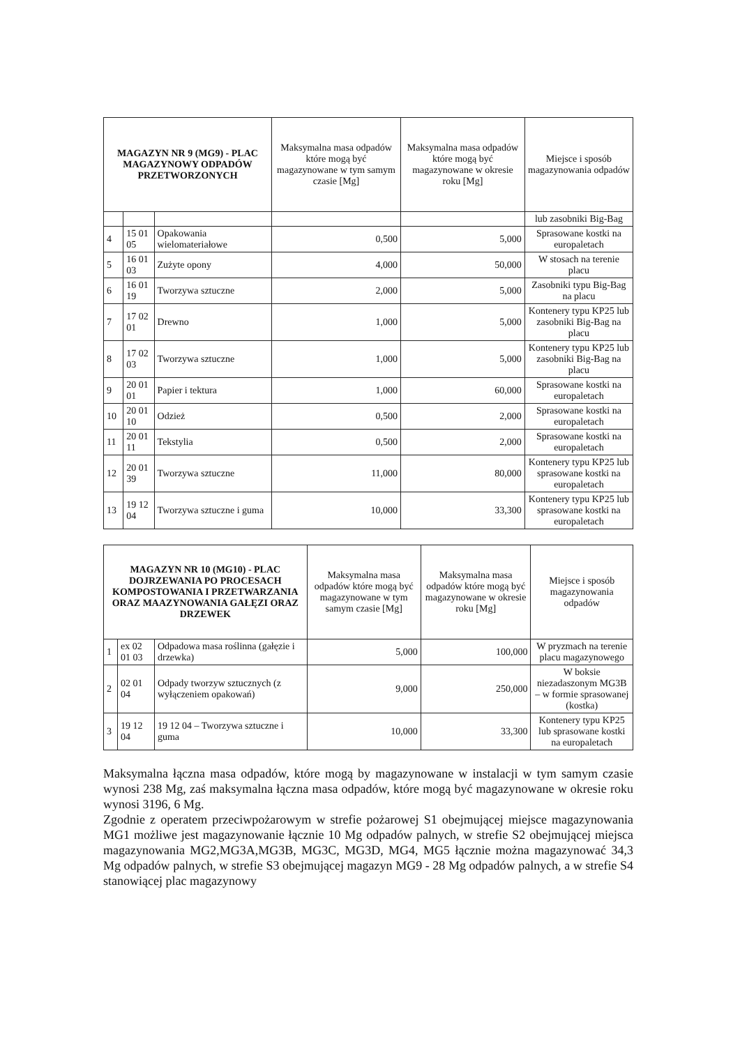| MAGAZYN NR 9 (MG9) - PLAC MAGAZYNOWY ODPADÓW PRZETWORZONYCH | | | Maksymalna masa odpadów które mogą być magazynowane w tym samym czasie [Mg] | Maksymalna masa odpadów które mogą być magazynowane w okresie roku [Mg] | Miejsce i sposób magazynowania odpadów |
| --- | --- | --- | --- | --- | --- |
| | | | | | lub zasobniki Big-Bag |
| 4 | 15 01 05 | Opakowania wielomateriałowe | 0,500 | 5,000 | Sprasowane kostki na europaletach |
| 5 | 16 01 03 | Zużyte opony | 4,000 | 50,000 | W stosach na terenie placu |
| 6 | 16 01 19 | Tworzywa sztuczne | 2,000 | 5,000 | Zasobniki typu Big-Bag na placu |
| 7 | 17 02 01 | Drewno | 1,000 | 5,000 | Kontenery typu KP25 lub zasobniki Big-Bag na placu |
| 8 | 17 02 03 | Tworzywa sztuczne | 1,000 | 5,000 | Kontenery typu KP25 lub zasobniki Big-Bag na placu |
| 9 | 20 01 01 | Papier i tektura | 1,000 | 60,000 | Sprasowane kostki na europaletach |
| 10 | 20 01 10 | Odzież | 0,500 | 2,000 | Sprasowane kostki na europaletach |
| 11 | 20 01 11 | Tekstylia | 0,500 | 2,000 | Sprasowane kostki na europaletach |
| 12 | 20 01 39 | Tworzywa sztuczne | 11,000 | 80,000 | Kontenery typu KP25 lub sprasowane kostki na europaletach |
| 13 | 19 12 04 | Tworzywa sztuczne i guma | 10,000 | 33,300 | Kontenery typu KP25 lub sprasowane kostki na europaletach |
| MAGAZYN NR 10 (MG10) - PLAC DOJRZEWANIA PO PROCESACH KOMPOSTOWANIA I PRZETWARZANIA ORAZ MAAZYNOWANIA GAŁĘZI ORAZ DRZEWEK | | | Maksymalna masa odpadów które mogą być magazynowane w tym samym czasie [Mg] | Maksymalna masa odpadów które mogą być magazynowane w okresie roku [Mg] | Miejsce i sposób magazynowania odpadów |
| --- | --- | --- | --- | --- | --- |
| 1 | ex 02 01 03 | Odpadowa masa roślinna (gałęzie i drzewka) | 5,000 | 100,000 | W pryzmach na terenie placu magazynowego |
| 2 | 02 01 04 | Odpady tworzyw sztucznych (z wyłączeniem opakowań) | 9,000 | 250,000 | W boksie niezadaszonym MG3B – w formie sprasowanej (kostka) |
| 3 | 19 12 04 | 19 12 04 – Tworzywa sztuczne i guma | 10,000 | 33,300 | Kontenery typu KP25 lub sprasowane kostki na europaletach |
Maksymalna łączna masa odpadów, które mogą by magazynowane w instalacji w tym samym czasie wynosi 238 Mg, zaś maksymalna łączna masa odpadów, które mogą być magazynowane w okresie roku wynosi 3196, 6 Mg.
Zgodnie z operatem przeciwpożarowym w strefie pożarowej S1 obejmującej miejsce magazynowania MG1 możliwe jest magazynowanie łącznie 10 Mg odpadów palnych, w strefie S2 obejmującej miejsca magazynowania MG2,MG3A,MG3B, MG3C, MG3D, MG4, MG5 łącznie można magazynować 34,3 Mg odpadów palnych, w strefie S3 obejmującej magazyn MG9 - 28 Mg odpadów palnych, a w strefie S4 stanowiącej plac magazynowy